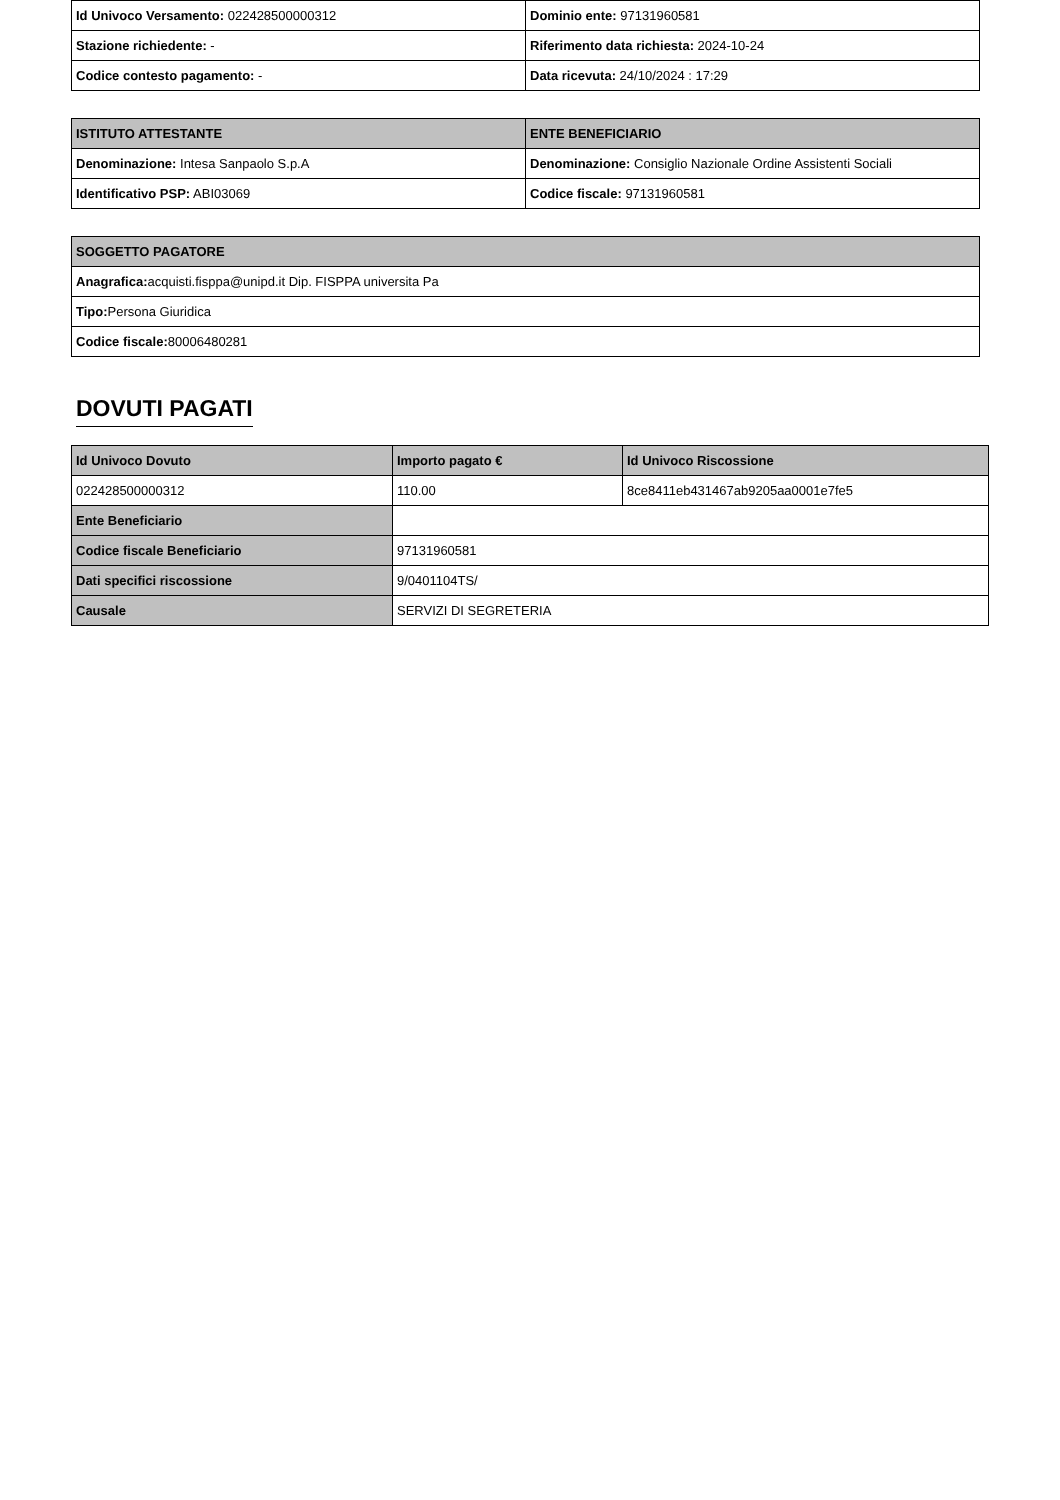| Id Univoco Versamento: 022428500000312 | Dominio ente: 97131960581 |
| Stazione richiedente: - | Riferimento data richiesta: 2024-10-24 |
| Codice contesto pagamento: - | Data ricevuta: 24/10/2024 : 17:29 |
| ISTITUTO ATTESTANTE | ENTE BENEFICIARIO |
| --- | --- |
| Denominazione: Intesa Sanpaolo S.p.A | Denominazione: Consiglio Nazionale Ordine Assistenti Sociali |
| Identificativo PSP: ABI03069 | Codice fiscale: 97131960581 |
| SOGGETTO PAGATORE |
| --- |
| Anagrafica: acquisti.fisppa@unipd.it Dip. FISPPA universita Pa |
| Tipo: Persona Giuridica |
| Codice fiscale: 80006480281 |
DOVUTI PAGATI
| Id Univoco Dovuto | Importo pagato € | Id Univoco Riscossione |
| --- | --- | --- |
| 022428500000312 | 110.00 | 8ce8411eb431467ab9205aa0001e7fe5 |
| Ente Beneficiario | | |
| Codice fiscale Beneficiario | 97131960581 | |
| Dati specifici riscossione | 9/0401104TS/ | |
| Causale | SERVIZI DI SEGRETERIA | |